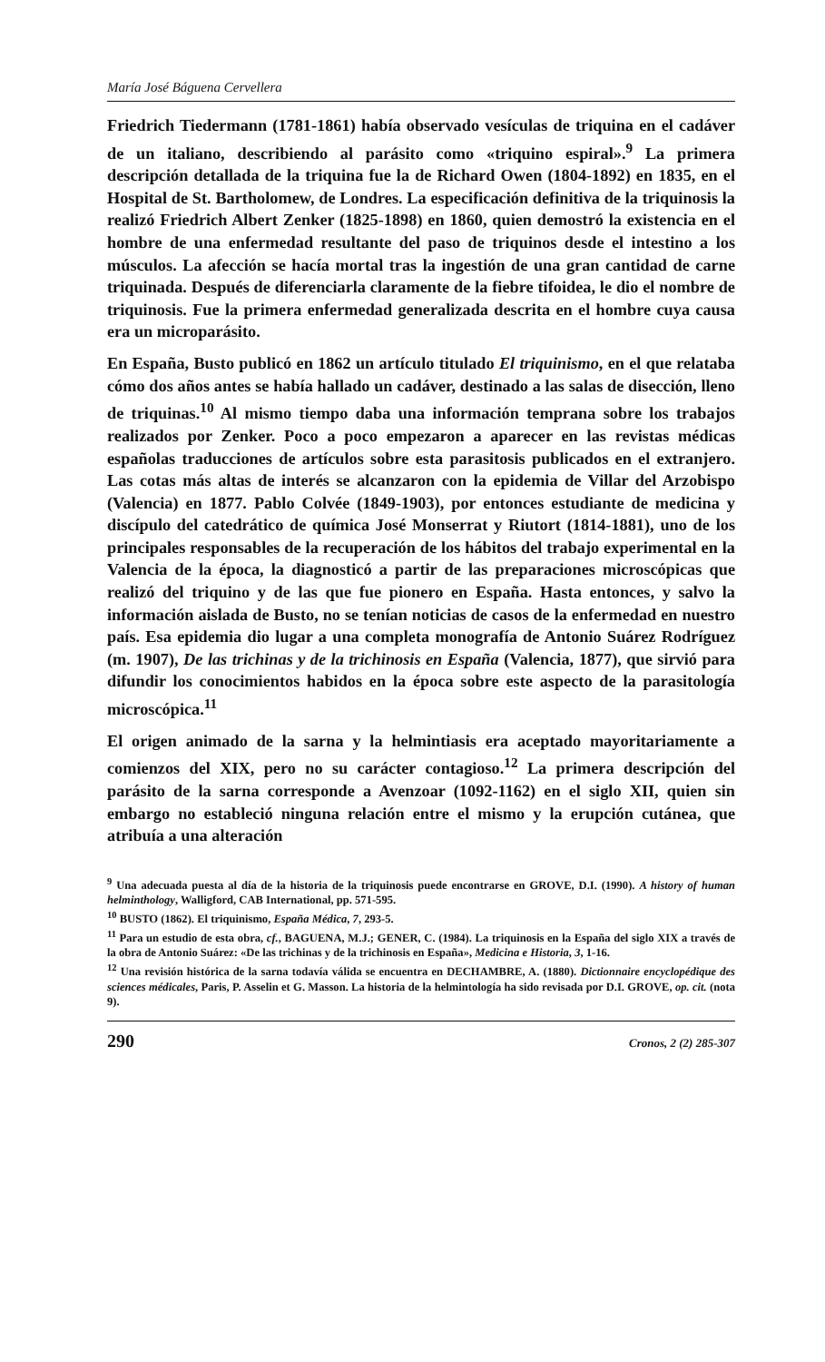María José Báguena Cervellera
Friedrich Tiedermann (1781-1861) había observado vesículas de triquina en el cadáver de un italiano, describiendo al parásito como «triquino espiral».<sup>9</sup> La primera descripción detallada de la triquina fue la de Richard Owen (1804-1892) en 1835, en el Hospital de St. Bartholomew, de Londres. La especificación definitiva de la triquinosis la realizó Friedrich Albert Zenker (1825-1898) en 1860, quien demostró la existencia en el hombre de una enfermedad resultante del paso de triquinos desde el intestino a los músculos. La afección se hacía mortal tras la ingestión de una gran cantidad de carne triquinada. Después de diferenciarla claramente de la fiebre tifoidea, le dio el nombre de triquinosis. Fue la primera enfermedad generalizada descrita en el hombre cuya causa era un microparásito.
En España, Busto publicó en 1862 un artículo titulado El triquinismo, en el que relataba cómo dos años antes se había hallado un cadáver, destinado a las salas de disección, lleno de triquinas.<sup>10</sup> Al mismo tiempo daba una información temprana sobre los trabajos realizados por Zenker. Poco a poco empezaron a aparecer en las revistas médicas españolas traducciones de artículos sobre esta parasitosis publicados en el extranjero. Las cotas más altas de interés se alcanzaron con la epidemia de Villar del Arzobispo (Valencia) en 1877. Pablo Colvée (1849-1903), por entonces estudiante de medicina y discípulo del catedrático de química José Monserrat y Riutort (1814-1881), uno de los principales responsables de la recuperación de los hábitos del trabajo experimental en la Valencia de la época, la diagnosticó a partir de las preparaciones microscópicas que realizó del triquino y de las que fue pionero en España. Hasta entonces, y salvo la información aislada de Busto, no se tenían noticias de casos de la enfermedad en nuestro país. Esa epidemia dio lugar a una completa monografía de Antonio Suárez Rodríguez (m. 1907), De las trichinas y de la trichinosis en España (Valencia, 1877), que sirvió para difundir los conocimientos habidos en la época sobre este aspecto de la parasitología microscópica.<sup>11</sup>
El origen animado de la sarna y la helmintiasis era aceptado mayoritariamente a comienzos del XIX, pero no su carácter contagioso.<sup>12</sup> La primera descripción del parásito de la sarna corresponde a Avenzoar (1092-1162) en el siglo XII, quien sin embargo no estableció ninguna relación entre el mismo y la erupción cutánea, que atribuía a una alteración
<sup>9</sup> Una adecuada puesta al día de la historia de la triquinosis puede encontrarse en GROVE, D.I. (1990). A history of human helminthology, Walligford, CAB International, pp. 571-595.
<sup>10</sup> BUSTO (1862). El triquinismo, España Médica, 7, 293-5.
<sup>11</sup> Para un estudio de esta obra, cf., BAGUENA, M.J.; GENER, C. (1984). La triquinosis en la España del siglo XIX a través de la obra de Antonio Suárez: «De las trichinas y de la trichinosis en España», Medicina e Historia, 3, 1-16.
<sup>12</sup> Una revisión histórica de la sarna todavía válida se encuentra en DECHAMBRE, A. (1880). Dictionnaire encyclopédique des sciences médicales, Paris, P. Asselin et G. Masson. La historia de la helmintología ha sido revisada por D.I. GROVE, op. cit. (nota 9).
290 Cronos, 2 (2) 285-307